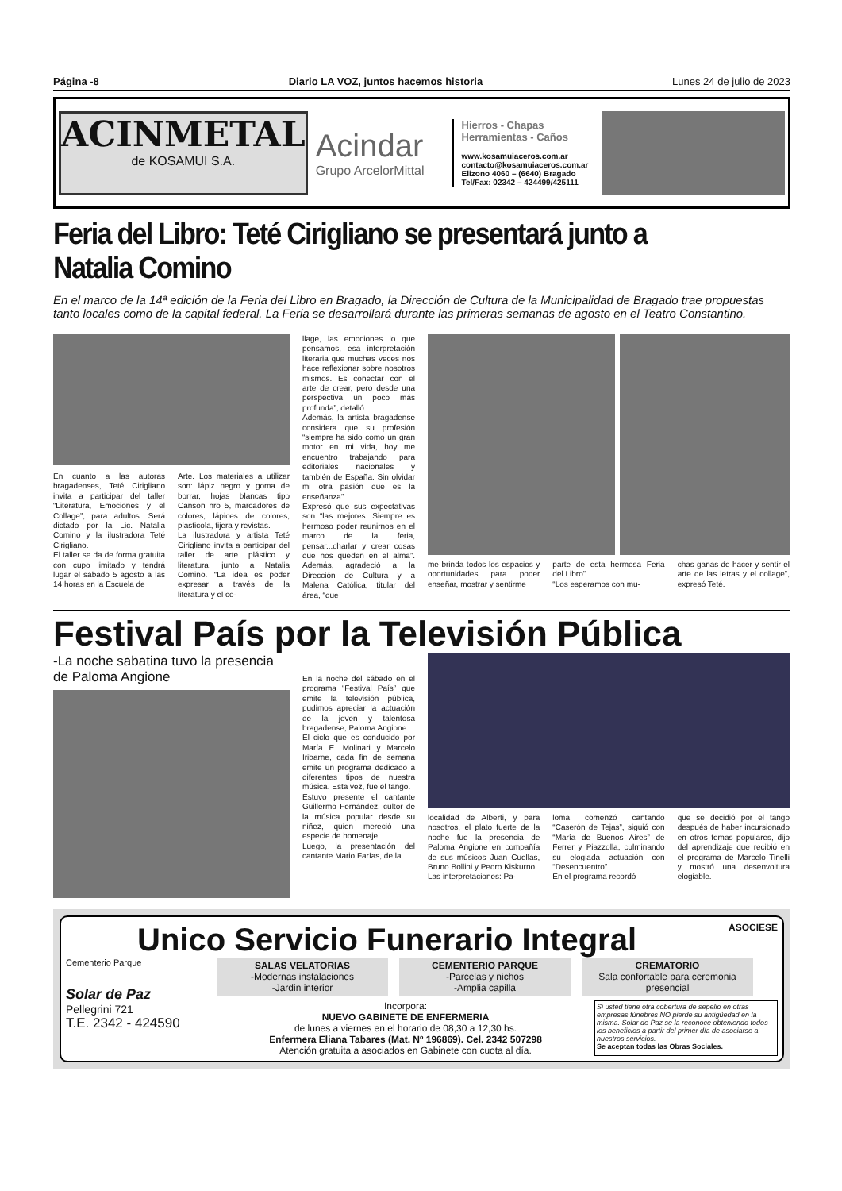Página -8 Diario LA VOZ, juntos hacemos historia Lunes 24 de julio de 2023
ACINMETAL
de KOSAMUI S.A.
Acindar
Grupo ArcelorMittal
Hierros - Chapas
Herramientas - Caños
www.kosamuiaceros.com.ar
contacto@kosamuiaceros.com.ar
Elizono 4060 – (6640) Bragado
Tel/Fax: 02342 – 424499/425111
Feria del Libro: Teté Cirigliano se presentará junto a Natalia Comino
En el marco de la 14ª edición de la Feria del Libro en Bragado, la Dirección de Cultura de la Municipalidad de Bragado trae propuestas tanto locales como de la capital federal. La Feria se desarrollará durante las primeras semanas de agosto en el Teatro Constantino.
En cuanto a las autoras bragadenses, Teté Cirigliano invita a participar del taller “Literatura, Emociones y el Collage”, para adultos. Será dictado por la Lic. Natalia Comino y la ilustradora Teté Cirigliano.
El taller se da de forma gratuita con cupo limitado y tendrá lugar el sábado 5 agosto a las 14 horas en la Escuela de
Arte. Los materiales a utilizar son: lápiz negro y goma de borrar, hojas blancas tipo Canson nro 5, marcadores de colores, lápices de colores, plasticola, tijera y revistas.
La ilustradora y artista Teté Cirigliano invita a participar del taller de arte plástico y literatura, junto a Natalia Comino. “La idea es poder expresar a través de la literatura y el co-
llage, las emociones...lo que pensamos, esa interpretación literaria que muchas veces nos hace reflexionar sobre nosotros mismos. Es conectar con el arte de crear, pero desde una perspectiva un poco más profunda”, detalló.
Además, la artista bragadense considera que su profesión “siempre ha sido como un gran motor en mi vida, hoy me encuentro trabajando para editoriales nacionales y también de España. Sin olvidar mi otra pasión que es la enseñanza”.
Expresó que sus expectativas son “las mejores. Siempre es hermoso poder reunirnos en el marco de la feria, pensar...charlar y crear cosas que nos queden en el alma”. Además, agradeció a la Dirección de Cultura y a Malena Católica, titular del área, “que
me brinda todos los espacios y oportunidades para poder enseñar, mostrar y sentirme
parte de esta hermosa Feria del Libro”.
“Los esperamos con mu-
chas ganas de hacer y sentir el arte de las letras y el collage”, expresó Teté.
Festival País por la Televisión Pública
-La noche sabatina tuvo la presencia de Paloma Angione
En la noche del sábado en el programa “Festival País” que emite la televisión pública, pudimos apreciar la actuación de la joven y talentosa bragadense, Paloma Angione.
El ciclo que es conducido por María E. Molinari y Marcelo Iribarne, cada fin de semana emite un programa dedicado a diferentes tipos de nuestra música. Esta vez, fue el tango.
Estuvo presente el cantante Guillermo Fernández, cultor de la música popular desde su niñez, quien mereció una especie de homenaje.
Luego, la presentación del cantante Mario Farías, de la
localidad de Alberti, y para nosotros, el plato fuerte de la noche fue la presencia de Paloma Angione en compañía de sus músicos Juan Cuellas, Bruno Bollini y Pedro Kiskurno.
Las interpretaciones: Pa-
loma comenzó cantando “Caserón de Tejas”, siguió con “María de Buenos Aires” de Ferrer y Piazzolla, culminando su elogiada actuación con “Desencuentro”.
En el programa recordó
que se decidió por el tango después de haber incursionado en otros temas populares, dijo del aprendizaje que recibió en el programa de Marcelo Tinelli y mostró una desenvoltura elogiable.
Unico Servicio Funerario Integral ASOCIESE
Cementerio Parque
Solar de Paz
Pellegrini 721
T.E. 2342 - 424590
SALAS VELATORIAS
-Modernas instalaciones
-Jardin interior
CEMENTERIO PARQUE
-Parcelas y nichos
-Amplia capilla
CREMATORIO
Sala confortable para ceremonia presencial
Incorpora:
NUEVO GABINETE DE ENFERMERIA
de lunes a viernes en el horario de 08,30 a 12,30 hs.
Enfermera Eliana Tabares (Mat. Nº 196869). Cel. 2342 507298
Atención gratuita a asociados en Gabinete con cuota al día.
Si usted tiene otra cobertura de sepelio en otras empresas fúnebres NO pierde su antigüedad en la misma. Solar de Paz se la reconoce obteniendo todos los beneficios a partir del primer día de asociarse a nuestros servicios.
Se aceptan todas las Obras Sociales.